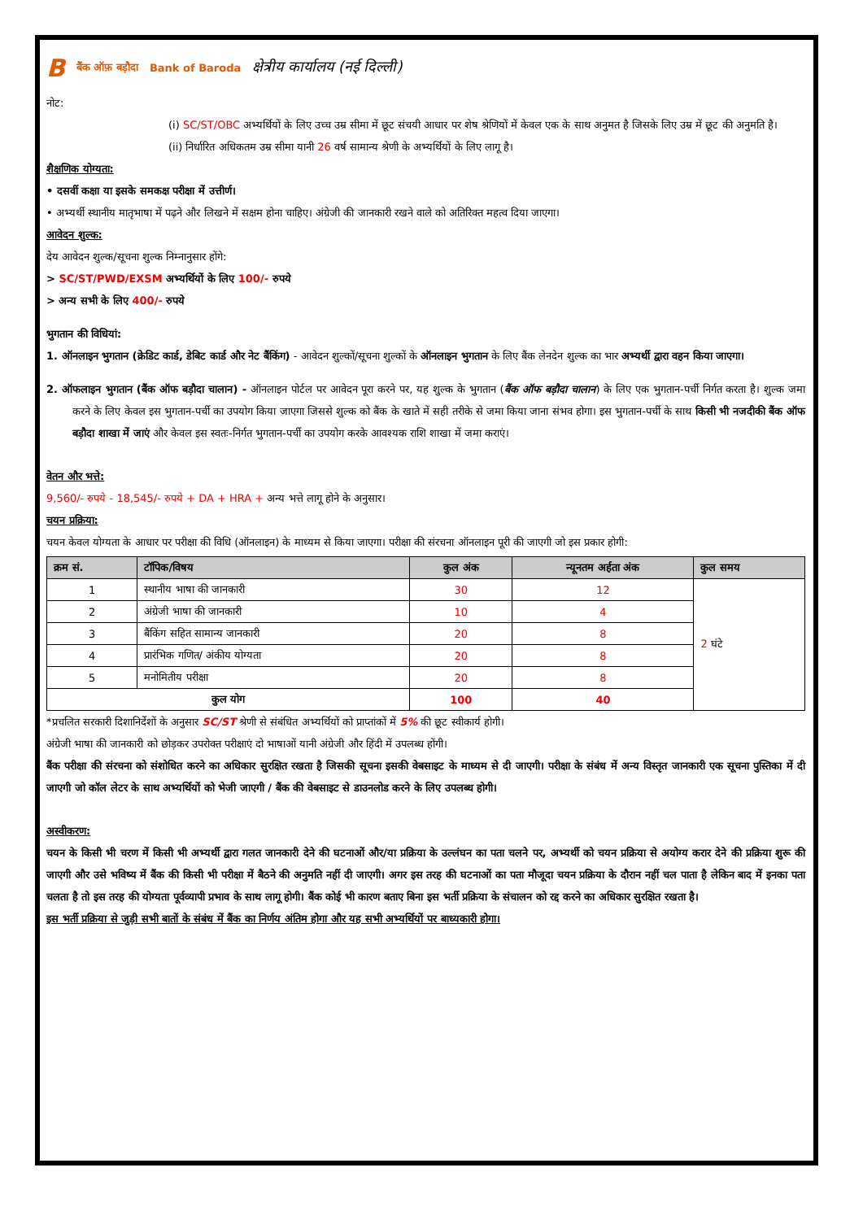Bबैंक ऑफ़ बड़ौदा Bank of Baroda क्षेत्रीय कार्यालय (नई दिल्ली)
नोट:
(i) SC/ST/OBC अभ्यर्थियों के लिए उच्च उम्र सीमा में छूट संचयी आधार पर शेष श्रेणियों में केवल एक के साथ अनुमत है जिसके लिए उम्र में छूट की अनुमति है।
(ii) निर्धारित अधिकतम उम्र सीमा यानी 26 वर्ष सामान्य श्रेणी के अभ्यर्थियों के लिए लागू है।
शैक्षणिक योग्यता:
• दसवीं कक्षा या इसके समकक्ष परीक्षा में उत्तीर्ण।
• अभ्यर्थी स्थानीय मातृभाषा में पढ़ने और लिखने में सक्षम होना चाहिए। अंग्रेजी की जानकारी रखने वाले को अतिरिक्त महत्व दिया जाएगा।
आवेदन शुल्क:
देय आवेदन शुल्क/सूचना शुल्क निम्नानुसार होंगे:
> SC/ST/PWD/EXSM अभ्यर्थियों के लिए 100/- रुपये
> अन्य सभी के लिए 400/- रुपये
भुगतान की विधियां:
1. ऑनलाइन भुगतान (क्रेडिट कार्ड, डेबिट कार्ड और नेट बैंकिंग) - आवेदन शुल्कों/सूचना शुल्कों के ऑनलाइन भुगतान के लिए बैंक लेनदेन शुल्क का भार अभ्यर्थी द्वारा वहन किया जाएगा।
2. ऑफलाइन भुगतान (बैंक ऑफ बड़ौदा चालान) - ऑनलाइन पोर्टल पर आवेदन पूरा करने पर, यह शुल्क के भुगतान (बैंक ऑफ बड़ौदा चालान) के लिए एक भुगतान-पर्ची निर्गत करता है। शुल्क जमा करने के लिए केवल इस भुगतान-पर्ची का उपयोग किया जाएगा जिससे शुल्क को बैंक के खाते में सही तरीके से जमा किया जाना संभव होगा। इस भुगतान-पर्ची के साथ किसी भी नजदीकी बैंक ऑफ बड़ौदा शाखा में जाएं और केवल इस स्वतः-निर्गत भुगतान-पर्ची का उपयोग करके आवश्यक राशि शाखा में जमा कराएं।
वेतन और भत्ते:
9,560/- रुपये - 18,545/- रुपये + DA + HRA + अन्य भत्ते लागू होने के अनुसार।
चयन प्रक्रिया:
चयन केवल योग्यता के आधार पर परीक्षा की विधि (ऑनलाइन) के माध्यम से किया जाएगा। परीक्षा की संरचना ऑनलाइन पूरी की जाएगी जो इस प्रकार होगी:
| क्रम सं. | टॉपिक/विषय | कुल अंक | न्यूनतम अर्हता अंक | कुल समय |
| --- | --- | --- | --- | --- |
| 1 | स्थानीय भाषा की जानकारी | 30 | 12 | 2 घंटे |
| 2 | अंग्रेजी भाषा की जानकारी | 10 | 4 | |
| 3 | बैंकिंग सहित सामान्य जानकारी | 20 | 8 | |
| 4 | प्रारंभिक गणित/ अंकीय योग्यता | 20 | 8 | |
| 5 | मनोमितीय परीक्षा | 20 | 8 | |
| कुल योग | | 100 | 40 | |
*प्रचलित सरकारी दिशानिर्देशों के अनुसार SC/ST श्रेणी से संबंधित अभ्यर्थियों को प्राप्तांकों में 5% की छूट स्वीकार्य होगी।
अंग्रेजी भाषा की जानकारी को छोड़कर उपरोक्त परीक्षाएं दो भाषाओं यानी अंग्रेजी और हिंदी में उपलब्ध होंगी।
बैंक परीक्षा की संरचना को संशोधित करने का अधिकार सुरक्षित रखता है जिसकी सूचना इसकी वेबसाइट के माध्यम से दी जाएगी। परीक्षा के संबंध में अन्य विस्तृत जानकारी एक सूचना पुस्तिका में दी जाएगी जो कॉल लेटर के साथ अभ्यर्थियों को भेजी जाएगी / बैंक की वेबसाइट से डाउनलोड करने के लिए उपलब्ध होगी।
अस्वीकरण:
चयन के किसी भी चरण में किसी भी अभ्यर्थी द्वारा गलत जानकारी देने की घटनाओं और/या प्रक्रिया के उल्लंघन का पता चलने पर, अभ्यर्थी को चयन प्रक्रिया से अयोग्य करार देने की प्रक्रिया शुरू की जाएगी और उसे भविष्य में बैंक की किसी भी परीक्षा में बैठने की अनुमति नहीं दी जाएगी। अगर इस तरह की घटनाओं का पता मौजूदा चयन प्रक्रिया के दौरान नहीं चल पाता है लेकिन बाद में इनका पता चलता है तो इस तरह की योग्यता पूर्वव्यापी प्रभाव के साथ लागू होगी। बैंक कोई भी कारण बताए बिना इस भर्ती प्रक्रिया के संचालन को रद्द करने का अधिकार सुरक्षित रखता है।
इस भर्ती प्रक्रिया से जुड़ी सभी बातों के संबंध में बैंक का निर्णय अंतिम होगा और यह सभी अभ्यर्थियों पर बाध्यकारी होगा।